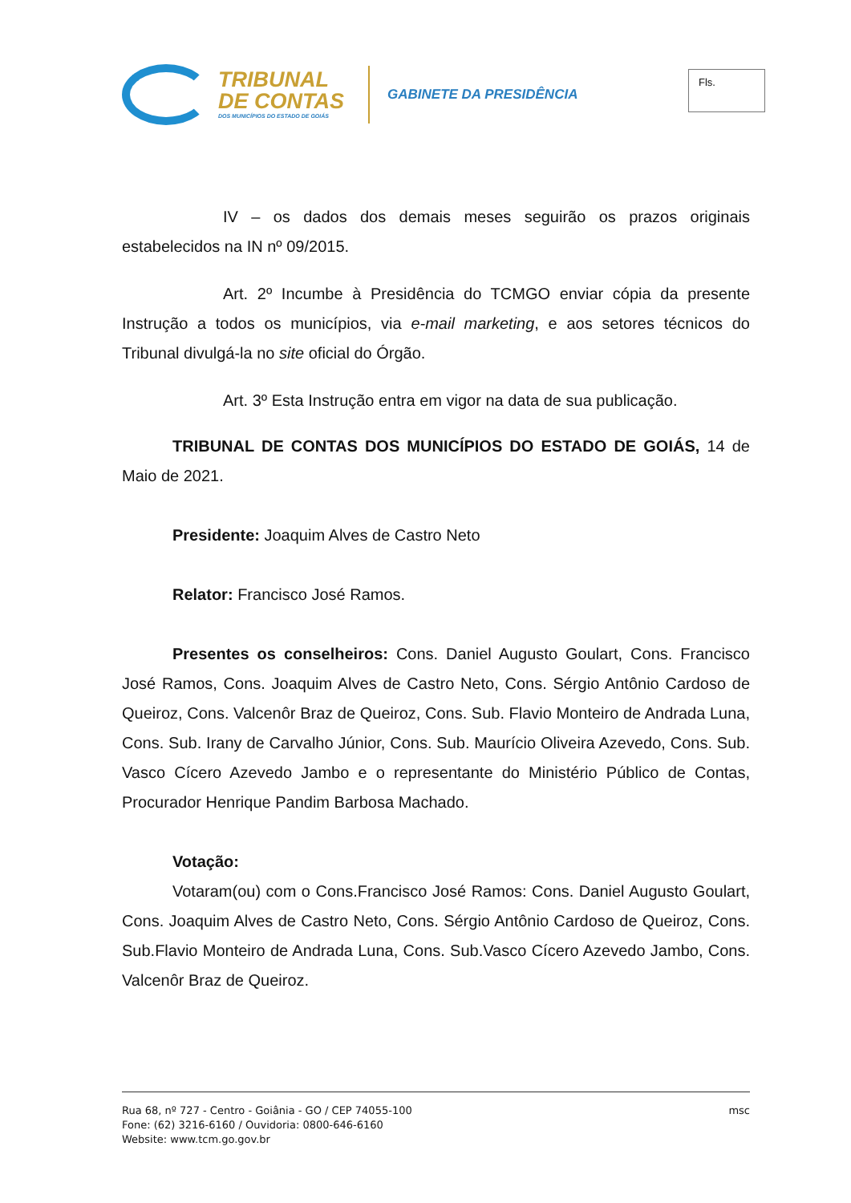TRIBUNAL
DE CONTAS
DOS MUNICÍPIOS DO ESTADO DE GOIÁS
GABINETE DA PRESIDÊNCIA
Fls.
IV – os dados dos demais meses seguirão os prazos originais estabelecidos na IN nº 09/2015.
Art. 2º Incumbe à Presidência do TCMGO enviar cópia da presente Instrução a todos os municípios, via e-mail marketing, e aos setores técnicos do Tribunal divulgá-la no site oficial do Órgão.
Art. 3º Esta Instrução entra em vigor na data de sua publicação.
TRIBUNAL DE CONTAS DOS MUNICÍPIOS DO ESTADO DE GOIÁS, 14 de Maio de 2021.
Presidente: Joaquim Alves de Castro Neto
Relator: Francisco José Ramos.
Presentes os conselheiros: Cons. Daniel Augusto Goulart, Cons. Francisco José Ramos, Cons. Joaquim Alves de Castro Neto, Cons. Sérgio Antônio Cardoso de Queiroz, Cons. Valcenôr Braz de Queiroz, Cons. Sub. Flavio Monteiro de Andrada Luna, Cons. Sub. Irany de Carvalho Júnior, Cons. Sub. Maurício Oliveira Azevedo, Cons. Sub. Vasco Cícero Azevedo Jambo e o representante do Ministério Público de Contas, Procurador Henrique Pandim Barbosa Machado.
Votação:
Votaram(ou) com o Cons.Francisco José Ramos: Cons. Daniel Augusto Goulart, Cons. Joaquim Alves de Castro Neto, Cons. Sérgio Antônio Cardoso de Queiroz, Cons. Sub.Flavio Monteiro de Andrada Luna, Cons. Sub.Vasco Cícero Azevedo Jambo, Cons. Valcenôr Braz de Queiroz.
Rua 68, nº 727 - Centro - Goiânia - GO / CEP 74055-100
Fone: (62) 3216-6160 / Ouvidoria: 0800-646-6160
Website: www.tcm.go.gov.br
msc